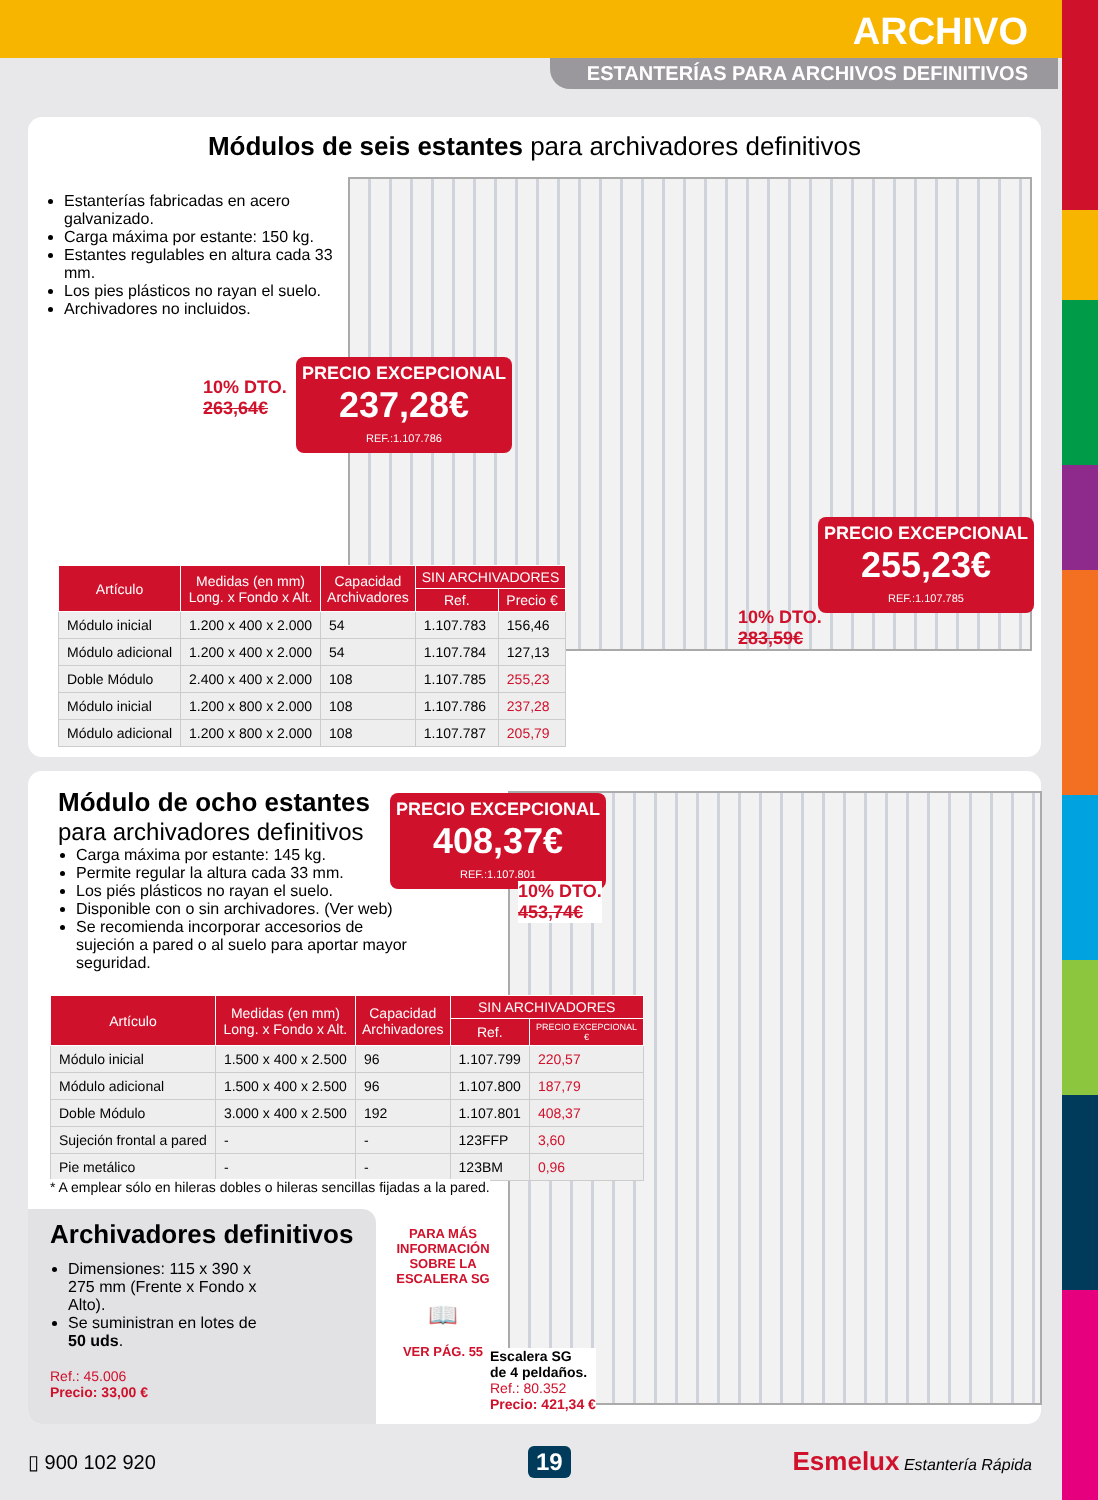ARCHIVO
ESTANTERÍAS PARA ARCHIVOS DEFINITIVOS
Módulos de seis estantes para archivadores definitivos
Estanterías fabricadas en acero galvanizado.
Carga máxima por estante: 150 kg.
Estantes regulables en altura cada 33 mm.
Los pies plásticos no rayan el suelo.
Archivadores no incluidos.
PRECIO EXCEPCIONAL
237,28€
REF.:1.107.786
10% DTO.
263,64€
PRECIO EXCEPCIONAL
255,23€
REF.:1.107.785
10% DTO.
283,59€
| Artículo | Medidas (en mm) Long. x Fondo x Alt. | Capacidad Archivadores | SIN ARCHIVADORES | |
| --- | --- | --- | --- | --- |
| | | | Ref. | Precio € |
| Módulo inicial | 1.200 x 400 x 2.000 | 54 | 1.107.783 | 156,46 |
| Módulo adicional | 1.200 x 400 x 2.000 | 54 | 1.107.784 | 127,13 |
| Doble Módulo | 2.400 x 400 x 2.000 | 108 | 1.107.785 | 255,23 |
| Módulo inicial | 1.200 x 800 x 2.000 | 108 | 1.107.786 | 237,28 |
| Módulo adicional | 1.200 x 800 x 2.000 | 108 | 1.107.787 | 205,79 |
Módulo de ocho estantes
para archivadores definitivos
Carga máxima por estante: 145 kg.
Permite regular la altura cada 33 mm.
Los piés plásticos no rayan el suelo.
Disponible con o sin archivadores. (Ver web)
Se recomienda incorporar accesorios de sujeción a pared o al suelo para aportar mayor seguridad.
PRECIO EXCEPCIONAL
408,37€
REF.:1.107.801
10% DTO.
453,74€
| Artículo | Medidas (en mm) Long. x Fondo x Alt. | Capacidad Archivadores | SIN ARCHIVADORES | |
| --- | --- | --- | --- | --- |
| | | | Ref. | PRECIO EXCEPCIONAL € |
| Módulo inicial | 1.500 x 400 x 2.500 | 96 | 1.107.799 | 220,57 |
| Módulo adicional | 1.500 x 400 x 2.500 | 96 | 1.107.800 | 187,79 |
| Doble Módulo | 3.000 x 400 x 2.500 | 192 | 1.107.801 | 408,37 |
| Sujeción frontal a pared | - | - | 123FFP | 3,60 |
| Pie metálico | - | - | 123BM | 0,96 |
* A emplear sólo en hileras dobles o hileras sencillas fijadas a la pared.
Archivadores definitivos
Dimensiones: 115 x 390 x 275 mm (Frente x Fondo x Alto).
Se suministran en lotes de 50 uds.
Ref.: 45.006
Precio: 33,00 €
PARA MÁS INFORMACIÓN SOBRE LA ESCALERA SG
📖
VER PÁG. 55
Escalera SG
de 4 peldaños.
Ref.: 80.352
Precio: 421,34 €
▯ 900 102 920 19 Esmelux Estantería Rápida